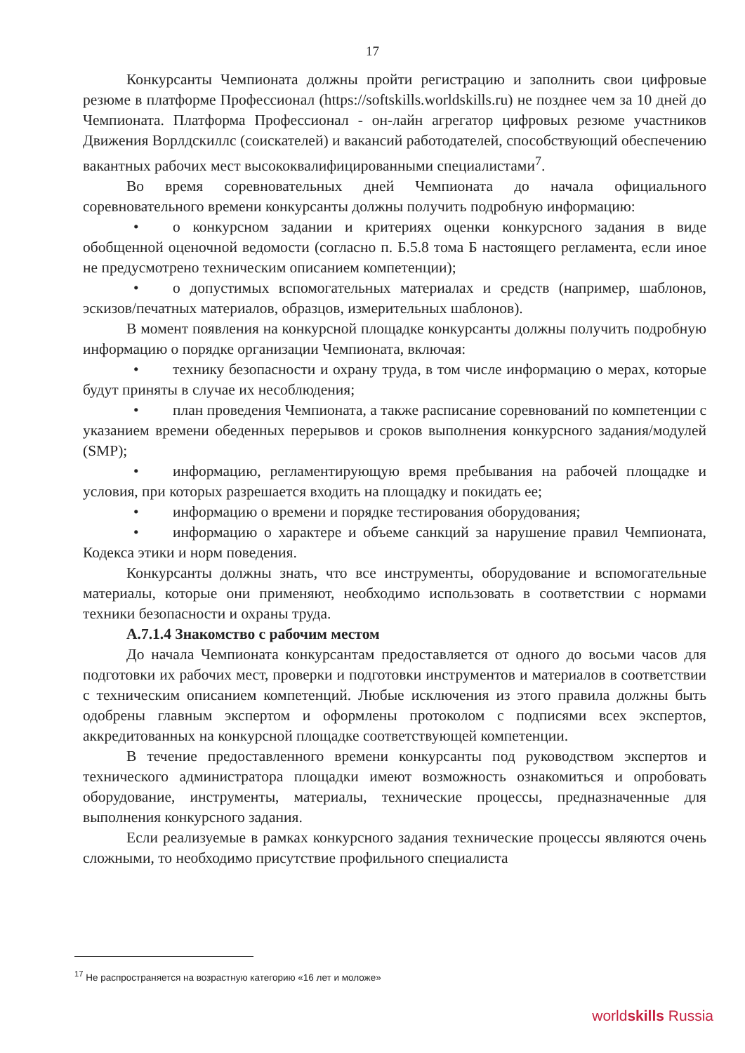17
Конкурсанты Чемпионата должны пройти регистрацию и заполнить свои цифровые резюме в платформе Профессионал (https://softskills.worldskills.ru) не позднее чем за 10 дней до Чемпионата. Платформа Профессионал - он-лайн агрегатор цифровых резюме участников Движения Ворлдскиллс (соискателей) и вакансий работодателей, способствующий обеспечению вакантных рабочих мест высококвалифицированными специалистами<sup>7</sup>.
Во время соревновательных дней Чемпионата до начала официального соревновательного времени конкурсанты должны получить подробную информацию:
• о конкурсном задании и критериях оценки конкурсного задания в виде обобщенной оценочной ведомости (согласно п. Б.5.8 тома Б настоящего регламента, если иное не предусмотрено техническим описанием компетенции);
• о допустимых вспомогательных материалах и средств (например, шаблонов, эскизов/печатных материалов, образцов, измерительных шаблонов).
В момент появления на конкурсной площадке конкурсанты должны получить подробную информацию о порядке организации Чемпионата, включая:
• технику безопасности и охрану труда, в том числе информацию о мерах, которые будут приняты в случае их несоблюдения;
• план проведения Чемпионата, а также расписание соревнований по компетенции с указанием времени обеденных перерывов и сроков выполнения конкурсного задания/модулей (SMP);
• информацию, регламентирующую время пребывания на рабочей площадке и условия, при которых разрешается входить на площадку и покидать ее;
• информацию о времени и порядке тестирования оборудования;
• информацию о характере и объеме санкций за нарушение правил Чемпионата, Кодекса этики и норм поведения.
Конкурсанты должны знать, что все инструменты, оборудование и вспомогательные материалы, которые они применяют, необходимо использовать в соответствии с нормами техники безопасности и охраны труда.
А.7.1.4 Знакомство с рабочим местом
До начала Чемпионата конкурсантам предоставляется от одного до восьми часов для подготовки их рабочих мест, проверки и подготовки инструментов и материалов в соответствии с техническим описанием компетенций. Любые исключения из этого правила должны быть одобрены главным экспертом и оформлены протоколом с подписями всех экспертов, аккредитованных на конкурсной площадке соответствующей компетенции.
В течение предоставленного времени конкурсанты под руководством экспертов и технического администратора площадки имеют возможность ознакомиться и опробовать оборудование, инструменты, материалы, технические процессы, предназначенные для выполнения конкурсного задания.
Если реализуемые в рамках конкурсного задания технические процессы являются очень сложными, то необходимо присутствие профильного специалиста
<sup>17</sup> Не распространяется на возрастную категорию «16 лет и моложе»
worldskills Russia